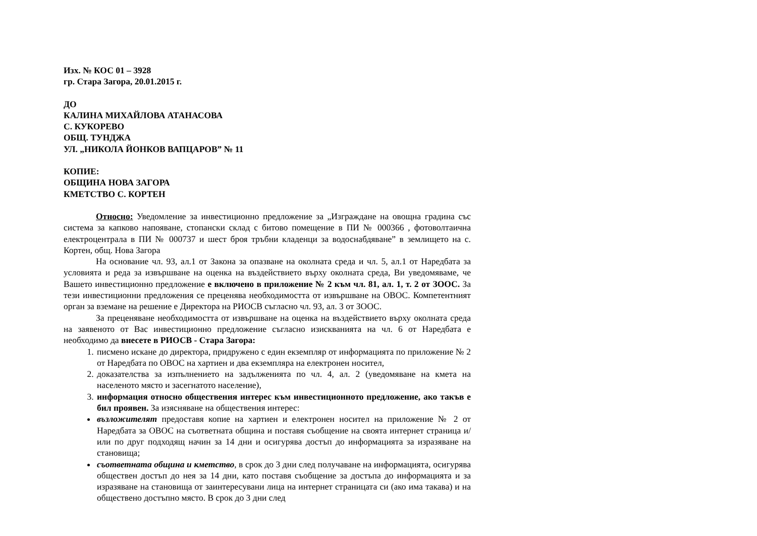Изх. № КОС 01 – 3928
гр. Стара Загора, 20.01.2015 г.
ДО
КАЛИНА МИХАЙЛОВА АТАНАСОВА
С. КУКОРЕВО
ОБЩ. ТУНДЖА
УЛ. „НИКОЛА ЙОНКОВ ВАПЦАРОВ” № 11
КОПИЕ:
ОБЩИНА НОВА ЗАГОРА
КМЕТСТВО С. КОРТЕН
Относно: Уведомление за инвестиционно предложение за „Изграждане на овощна градина със система за капково напояване, стопански склад с битово помещение в ПИ № 000366 , фотоволтаична електроцентрала в ПИ № 000737 и шест броя тръбни кладенци за водоснабдяване” в землището на с. Кортен, общ. Нова Загора
На основание чл. 93, ал.1 от Закона за опазване на околната среда и чл. 5, ал.1 от Наредбата за условията и реда за извършване на оценка на въздействието върху околната среда, Ви уведомяваме, че Вашето инвестиционно предложение е включено в приложение № 2 към чл. 81, ал. 1, т. 2 от ЗООС. За тези инвестиционни предложения се преценява необходимостта от извършване на ОВОС. Компетентният орган за вземане на решение е Директора на РИОСВ съгласно чл. 93, ал. 3 от ЗООС.
За преценяване необходимостта от извършване на оценка на въздействието върху околната среда на заявеното от Вас инвестиционно предложение съгласно изискванията на чл. 6 от Наредбата е необходимо да внесете в РИОСВ - Стара Загора:
1. писмено искане до директора, придружено с един екземпляр от информацията по приложение № 2 от Наредбата по ОВОС на хартиен и два екземпляра на електронен носител,
2. доказателства за изпълнението на задълженията по чл. 4, ал. 2 (уведомяване на кмета на населеното място и засегнатото население),
3. информация относно обществения интерес към инвестиционното предложение, ако такъв е бил проявен. За изясняване на обществения интерес:
възложителят предоставя копие на хартиен и електронен носител на приложение № 2 от Наредбата за ОВОС на съответната община и поставя съобщение на своята интернет страница и/или по друг подходящ начин за 14 дни и осигурява достъп до информацията за изразяване на становища;
съответната община и кметство, в срок до 3 дни след получаване на информацията, осигурява обществен достъп до нея за 14 дни, като поставя съобщение за достъпа до информацията и за изразяване на становища от заинтересувани лица на интернет страницата си (ако има такава) и на обществено достъпно място. В срок до 3 дни след